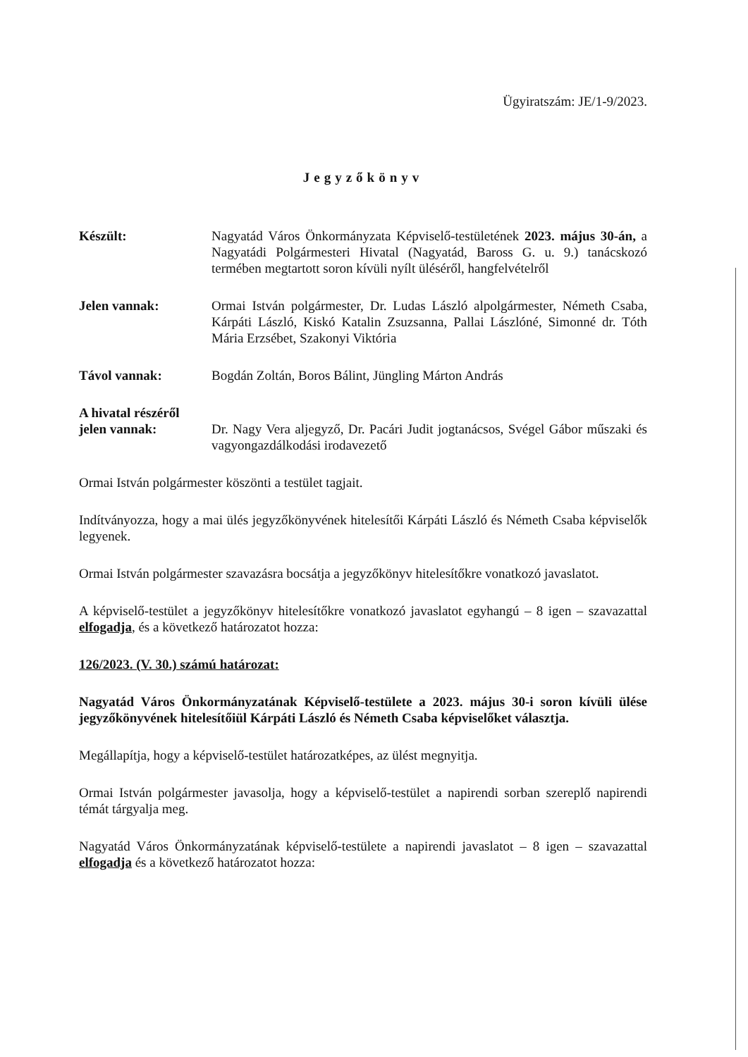Ügyiratszám: JE/1-9/2023.
Jegyzőkönyv
Készült: Nagyatád Város Önkormányzata Képviselő-testületének 2023. május 30-án, a Nagyatádi Polgármesteri Hivatal (Nagyatád, Baross G. u. 9.) tanácskozó termében megtartott soron kívüli nyílt üléséről, hangfelvételről
Jelen vannak: Ormai István polgármester, Dr. Ludas László alpolgármester, Németh Csaba, Kárpáti László, Kiskó Katalin Zsuzsanna, Pallai Lászlóné, Simonné dr. Tóth Mária Erzsébet, Szakonyi Viktória
Távol vannak: Bogdán Zoltán, Boros Bálint, Jüngling Márton András
A hivatal részéről
jelen vannak:
Dr. Nagy Vera aljegyző, Dr. Pacári Judit jogtanácsos, Svégel Gábor műszaki és vagyongazdálkodási irodavezető
Ormai István polgármester köszönti a testület tagjait.
Indítványozza, hogy a mai ülés jegyzőkönyvének hitelesítői Kárpáti László és Németh Csaba képviselők legyenek.
Ormai István polgármester szavazásra bocsátja a jegyzőkönyv hitelesítőkre vonatkozó javaslatot.
A képviselő-testület a jegyzőkönyv hitelesítőkre vonatkozó javaslatot egyhangú – 8 igen – szavazattal elfogadja, és a következő határozatot hozza:
126/2023. (V. 30.) számú határozat:
Nagyatád Város Önkormányzatának Képviselő-testülete a 2023. május 30-i soron kívüli ülése jegyzőkönyvének hitelesítőiül Kárpáti László és Németh Csaba képviselőket választja.
Megállapítja, hogy a képviselő-testület határozatképes, az ülést megnyitja.
Ormai István polgármester javasolja, hogy a képviselő-testület a napirendi sorban szereplő napirendi témát tárgyalja meg.
Nagyatád Város Önkormányzatának képviselő-testülete a napirendi javaslatot – 8 igen – szavazattal elfogadja és a következő határozatot hozza: